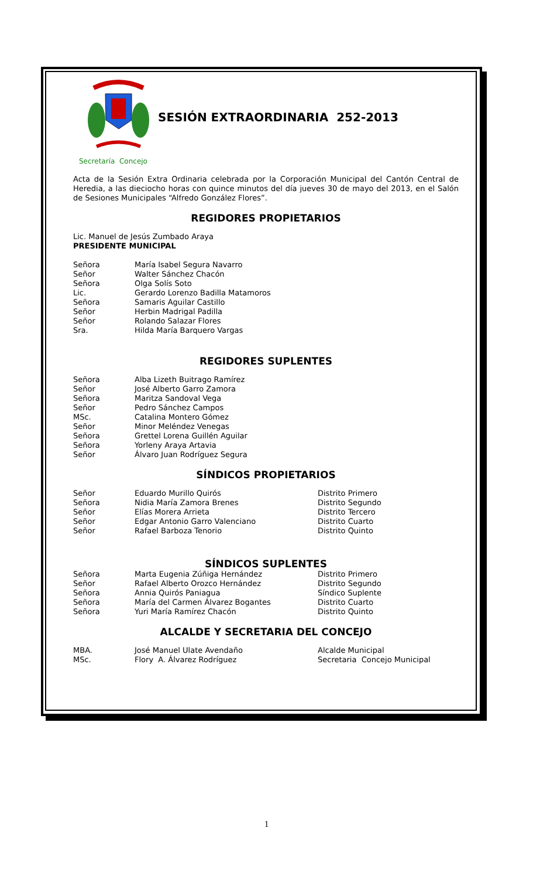SESIÓN EXTRAORDINARIA 252-2013
Secretaría Concejo
Acta de la Sesión Extra Ordinaria celebrada por la Corporación Municipal del Cantón Central de Heredia, a las dieciocho horas con quince minutos del día jueves 30 de mayo del 2013, en el Salón de Sesiones Municipales “Alfredo González Flores”.
REGIDORES PROPIETARIOS
Lic. Manuel de Jesús Zumbado Araya
PRESIDENTE MUNICIPAL
| Señora | María Isabel Segura Navarro |
| Señor | Walter Sánchez Chacón |
| Señora | Olga Solís Soto |
| Lic. | Gerardo Lorenzo Badilla Matamoros |
| Señora | Samaris Aguilar Castillo |
| Señor | Herbin Madrigal Padilla |
| Señor | Rolando Salazar Flores |
| Sra. | Hilda María Barquero Vargas |
REGIDORES SUPLENTES
| Señora | Alba Lizeth Buitrago Ramírez |
| Señor | José Alberto Garro Zamora |
| Señora | Maritza Sandoval Vega |
| Señor | Pedro Sánchez Campos |
| MSc. | Catalina Montero Gómez |
| Señor | Minor Meléndez Venegas |
| Señora | Grettel Lorena Guillén Aguilar |
| Señora | Yorleny Araya Artavia |
| Señor | Álvaro Juan Rodríguez Segura |
SÍNDICOS PROPIETARIOS
| Señor | Eduardo Murillo Quirós | Distrito Primero |
| Señora | Nidia María Zamora Brenes | Distrito Segundo |
| Señor | Elías Morera Arrieta | Distrito Tercero |
| Señor | Edgar Antonio Garro Valenciano | Distrito Cuarto |
| Señor | Rafael Barboza Tenorio | Distrito Quinto |
SÍNDICOS SUPLENTES
| Señora | Marta Eugenia Zúñiga Hernández | Distrito Primero |
| Señor | Rafael Alberto Orozco Hernández | Distrito Segundo |
| Señora | Annia Quirós Paniagua | Síndico Suplente |
| Señora | María del Carmen Álvarez Bogantes | Distrito Cuarto |
| Señora | Yuri María Ramírez Chacón | Distrito Quinto |
ALCALDE Y SECRETARIA DEL CONCEJO
| MBA. | José Manuel Ulate Avendaño | Alcalde Municipal |
| MSc. | Flory A. Álvarez Rodríguez | Secretaria Concejo Municipal |
1